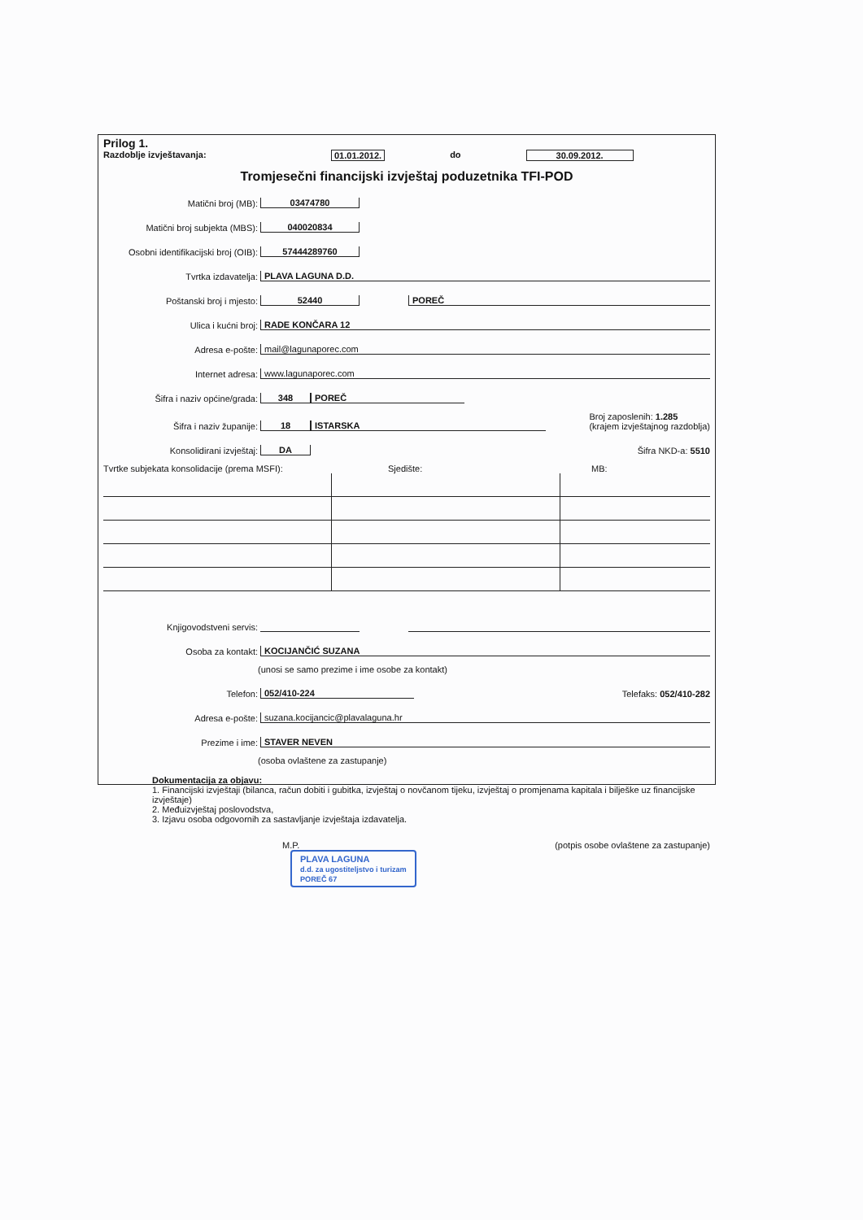Prilog 1.
Razdoblje izvještavanja: 01.01.2012. do 30.09.2012.
Tromjesečni financijski izvještaj poduzetnika TFI-POD
Matični broj (MB): 03474780
Matični broj subjekta (MBS): 040020834
Osobni identifikacijski broj (OIB): 57444289760
Tvrtka izdavatelja: PLAVA LAGUNA D.D.
Poštanski broj i mjesto: 52440 POREČ
Ulica i kućni broj: RADE KONČARA 12
Adresa e-pošte: mail@lagunaporec.com
Internet adresa: www.lagunaporec.com
Šifra i naziv općine/grada: 348 POREČ
Šifra i naziv županije: 18 ISTARSKA Broj zaposlenih: 1.285
(krajem izvještajnog razdoblja)
Konsolidirani izvještaj: DA Šifra NKD-a: 5510
Tvrtke subjekata konsolidacije (prema MSFI): Sjedište: MB:
Knjigovodstveni servis:
Osoba za kontakt: KOCIJANČIĆ SUZANA
(unosi se samo prezime i ime osobe za kontakt)
Telefon: 052/410-224 Telefaks: 052/410-282
Adresa e-pošte: suzana.kocijancic@plavalaguna.hr
Prezime i ime: STAVER NEVEN
(osoba ovlaštene za zastupanje)
Dokumentacija za objavu:
1. Financijski izvještaji (bilanca, račun dobiti i gubitka, izvještaj o novčanom tijeku, izvještaj o promjenama kapitala i bilješke uz financijske izvještaje)
2. Međuizvještaj poslovodstva,
3. Izjavu osoba odgovornih za sastavljanje izvještaja izdavatelja.
M.P. (potpis osobe ovlaštene za zastupanje)
PLAVA LAGUNA
d.d. za ugostiteljstvo i turizam
POREČ 67